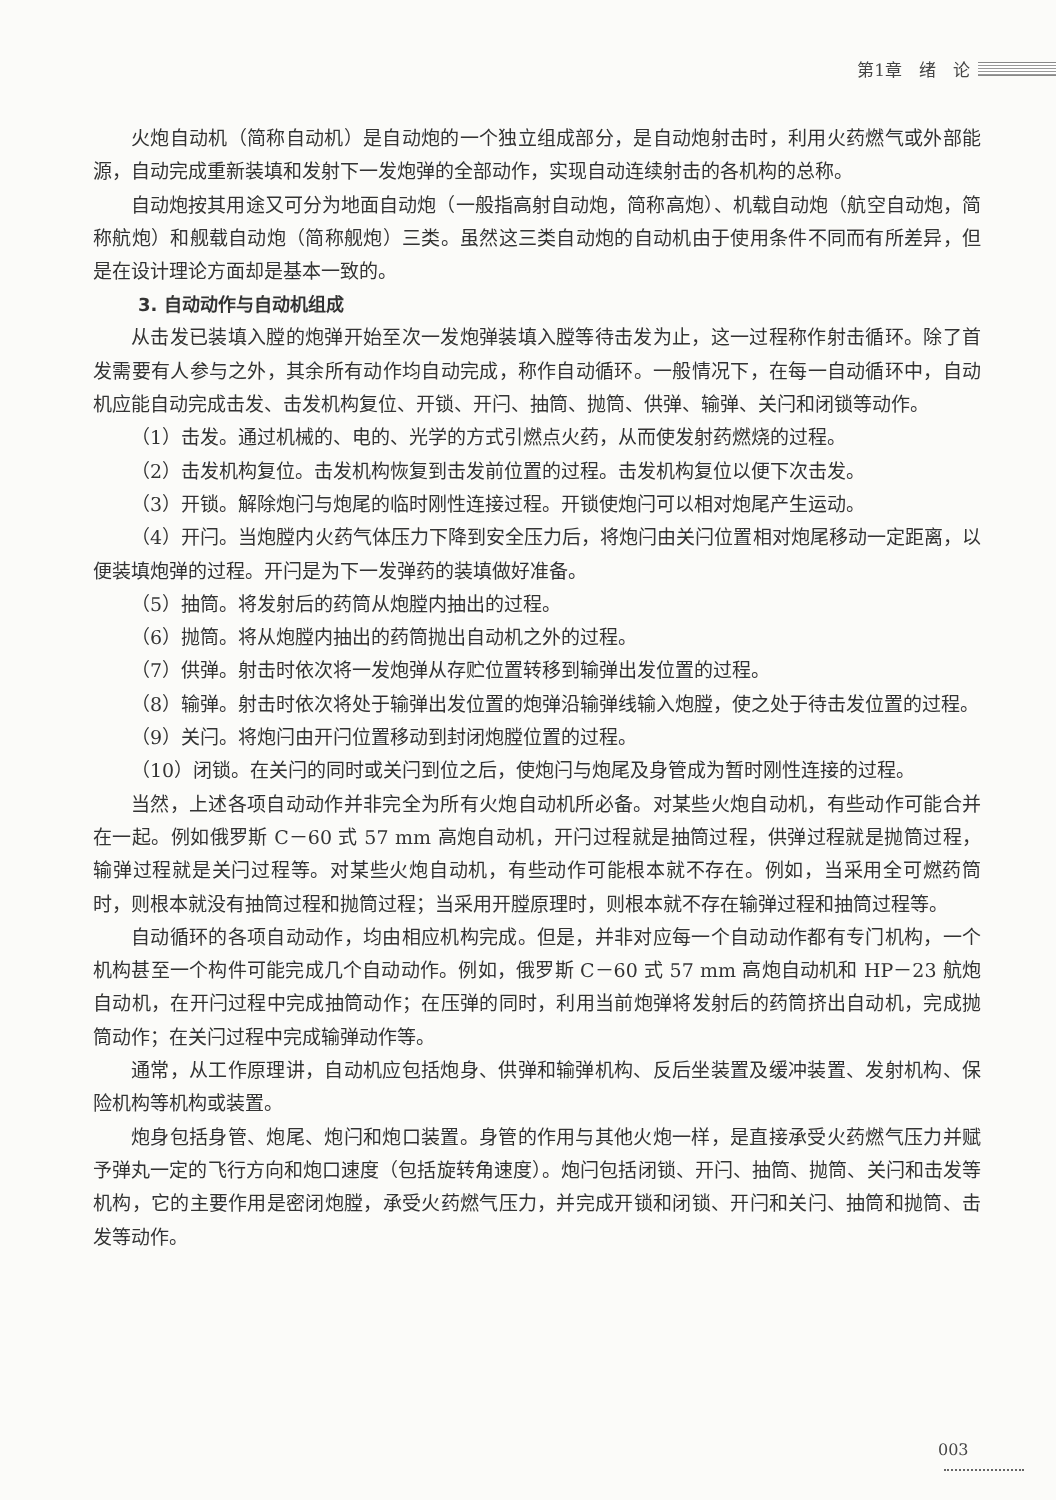第1章　绪　论
火炮自动机（简称自动机）是自动炮的一个独立组成部分，是自动炮射击时，利用火药燃气或外部能源，自动完成重新装填和发射下一发炮弹的全部动作，实现自动连续射击的各机构的总称。
自动炮按其用途又可分为地面自动炮（一般指高射自动炮，简称高炮）、机载自动炮（航空自动炮，简称航炮）和舰载自动炮（简称舰炮）三类。虽然这三类自动炮的自动机由于使用条件不同而有所差异，但是在设计理论方面却是基本一致的。
3. 自动动作与自动机组成
从击发已装填入膛的炮弹开始至次一发炮弹装填入膛等待击发为止，这一过程称作射击循环。除了首发需要有人参与之外，其余所有动作均自动完成，称作自动循环。一般情况下，在每一自动循环中，自动机应能自动完成击发、击发机构复位、开锁、开闩、抽筒、抛筒、供弹、输弹、关闩和闭锁等动作。
（1）击发。通过机械的、电的、光学的方式引燃点火药，从而使发射药燃烧的过程。
（2）击发机构复位。击发机构恢复到击发前位置的过程。击发机构复位以便下次击发。
（3）开锁。解除炮闩与炮尾的临时刚性连接过程。开锁使炮闩可以相对炮尾产生运动。
（4）开闩。当炮膛内火药气体压力下降到安全压力后，将炮闩由关闩位置相对炮尾移动一定距离，以便装填炮弹的过程。开闩是为下一发弹药的装填做好准备。
（5）抽筒。将发射后的药筒从炮膛内抽出的过程。
（6）抛筒。将从炮膛内抽出的药筒抛出自动机之外的过程。
（7）供弹。射击时依次将一发炮弹从存贮位置转移到输弹出发位置的过程。
（8）输弹。射击时依次将处于输弹出发位置的炮弹沿输弹线输入炮膛，使之处于待击发位置的过程。
（9）关闩。将炮闩由开闩位置移动到封闭炮膛位置的过程。
（10）闭锁。在关闩的同时或关闩到位之后，使炮闩与炮尾及身管成为暂时刚性连接的过程。
当然，上述各项自动动作并非完全为所有火炮自动机所必备。对某些火炮自动机，有些动作可能合并在一起。例如俄罗斯 C－60 式 57 mm 高炮自动机，开闩过程就是抽筒过程，供弹过程就是抛筒过程，输弹过程就是关闩过程等。对某些火炮自动机，有些动作可能根本就不存在。例如，当采用全可燃药筒时，则根本就没有抽筒过程和抛筒过程；当采用开膛原理时，则根本就不存在输弹过程和抽筒过程等。
自动循环的各项自动动作，均由相应机构完成。但是，并非对应每一个自动动作都有专门机构，一个机构甚至一个构件可能完成几个自动动作。例如，俄罗斯 C－60 式 57 mm 高炮自动机和 HP－23 航炮自动机，在开闩过程中完成抽筒动作；在压弹的同时，利用当前炮弹将发射后的药筒挤出自动机，完成抛筒动作；在关闩过程中完成输弹动作等。
通常，从工作原理讲，自动机应包括炮身、供弹和输弹机构、反后坐装置及缓冲装置、发射机构、保险机构等机构或装置。
炮身包括身管、炮尾、炮闩和炮口装置。身管的作用与其他火炮一样，是直接承受火药燃气压力并赋予弹丸一定的飞行方向和炮口速度（包括旋转角速度）。炮闩包括闭锁、开闩、抽筒、抛筒、关闩和击发等机构，它的主要作用是密闭炮膛，承受火药燃气压力，并完成开锁和闭锁、开闩和关闩、抽筒和抛筒、击发等动作。
003